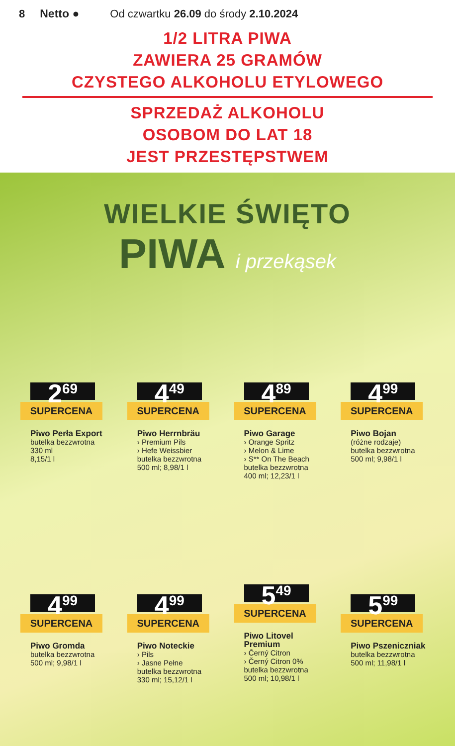8 Netto ● Od czwartku 26.09 do środy 2.10.2024
1/2 LITRA PIWA
ZAWIERA 25 GRAMÓW
CZYSTEGO ALKOHOLU ETYLOWEGO
SPRZEDAŻ ALKOHOLU
OSOBOM DO LAT 18
JEST PRZESTĘPSTWEM
WIELKIE ŚWIĘTO
PIWA i przekąsek
2<sup>69</sup>
SUPERCENA
Piwo Perła Export
butelka bezzwrotna
330 ml
8,15/1 l
4<sup>49</sup>
SUPERCENA
Piwo Herrnbräu
› Premium Pils
› Hefe Weissbier
butelka bezzwrotna
500 ml; 8,98/1 l
4<sup>89</sup>
SUPERCENA
Piwo Garage
› Orange Spritz
› Melon & Lime
› S** On The Beach
butelka bezzwrotna
400 ml; 12,23/1 l
4<sup>99</sup>
SUPERCENA
Piwo Bojan
(różne rodzaje)
butelka bezzwrotna
500 ml; 9,98/1 l
4<sup>99</sup>
SUPERCENA
Piwo Gromda
butelka bezzwrotna
500 ml; 9,98/1 l
4<sup>99</sup>
SUPERCENA
Piwo Noteckie
› Pils
› Jasne Pełne
butelka bezzwrotna
330 ml; 15,12/1 l
5<sup>49</sup>
SUPERCENA
Piwo Litovel Premium
› Černý Citron
› Černý Citron 0%
butelka bezzwrotna
500 ml; 10,98/1 l
5<sup>99</sup>
SUPERCENA
Piwo Pszeniczniak
butelka bezzwrotna
500 ml; 11,98/1 l